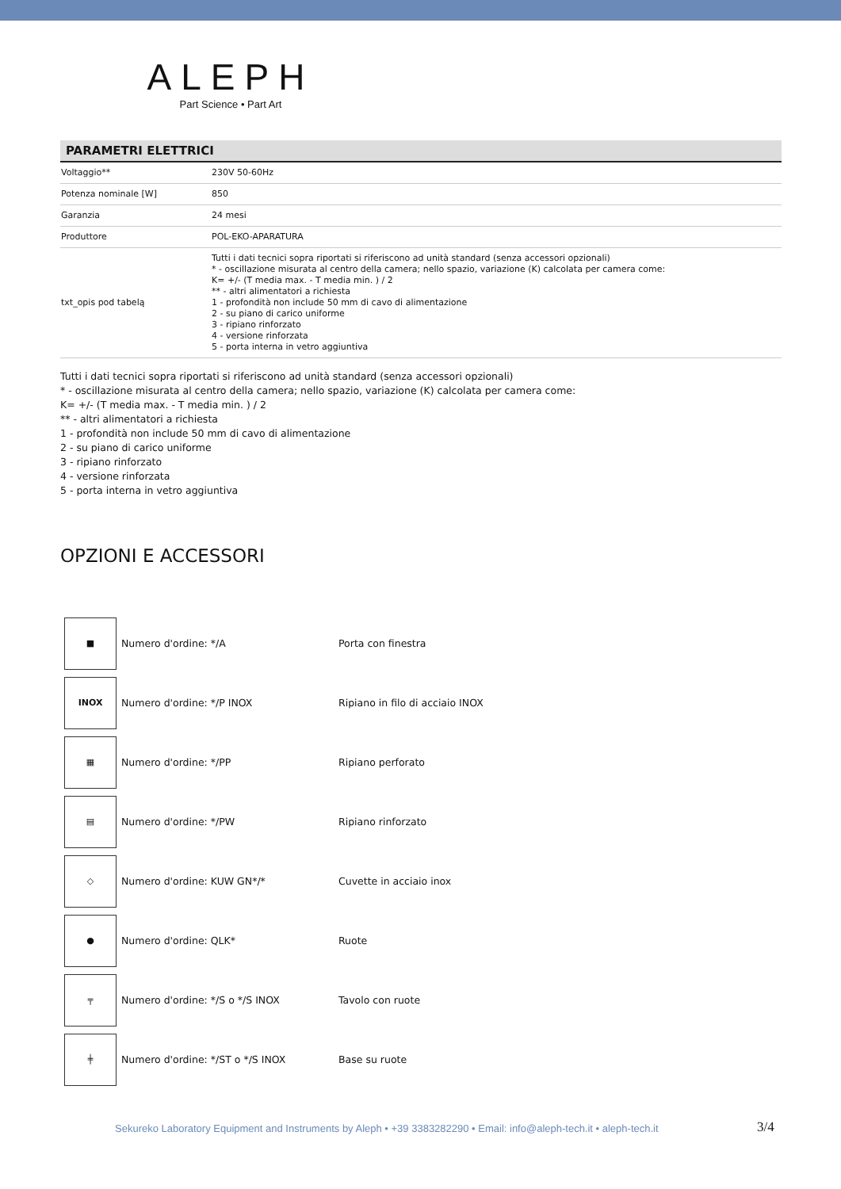ALEPH
Part Science • Part Art
PARAMETRI ELETTRICI
| Voltaggio** | 230V 50-60Hz |
| Potenza nominale [W] | 850 |
| Garanzia | 24 mesi |
| Produttore | POL-EKO-APARATURA |
| txt_opis pod tabelą | Tutti i dati tecnici sopra riportati si riferiscono ad unità standard (senza accessori opzionali) * - oscillazione misurata al centro della camera; nello spazio, variazione (K) calcolata per camera come: K= +/- (T media max. - T media min. ) / 2 ** - altri alimentatori a richiesta 1 - profondità non include 50 mm di cavo di alimentazione 2 - su piano di carico uniforme 3 - ripiano rinforzato 4 - versione rinforzata 5 - porta interna in vetro aggiuntiva |
Tutti i dati tecnici sopra riportati si riferiscono ad unità standard (senza accessori opzionali)
* - oscillazione misurata al centro della camera; nello spazio, variazione (K) calcolata per camera come:
K= +/- (T media max. - T media min. ) / 2
** - altri alimentatori a richiesta
1 - profondità non include 50 mm di cavo di alimentazione
2 - su piano di carico uniforme
3 - ripiano rinforzato
4 - versione rinforzata
5 - porta interna in vetro aggiuntiva
OPZIONI E ACCESSORI
| ■ | Numero d'ordine: */A | Porta con finestra |
| INOX | Numero d'ordine: */P INOX | Ripiano in filo di acciaio INOX |
| ▦ | Numero d'ordine: */PP | Ripiano perforato |
| ▤ | Numero d'ordine: */PW | Ripiano rinforzato |
| ◇ | Numero d'ordine: KUW GN*/* | Cuvette in acciaio inox |
| ● | Numero d'ordine: QLK* | Ruote |
| ╤ | Numero d'ordine: */S o */S INOX | Tavolo con ruote |
| ╪ | Numero d'ordine: */ST o */S INOX | Base su ruote |
Sekureko Laboratory Equipment and Instruments by Aleph • +39 3383282290 • Email: info@aleph-tech.it • aleph-tech.it
3/4